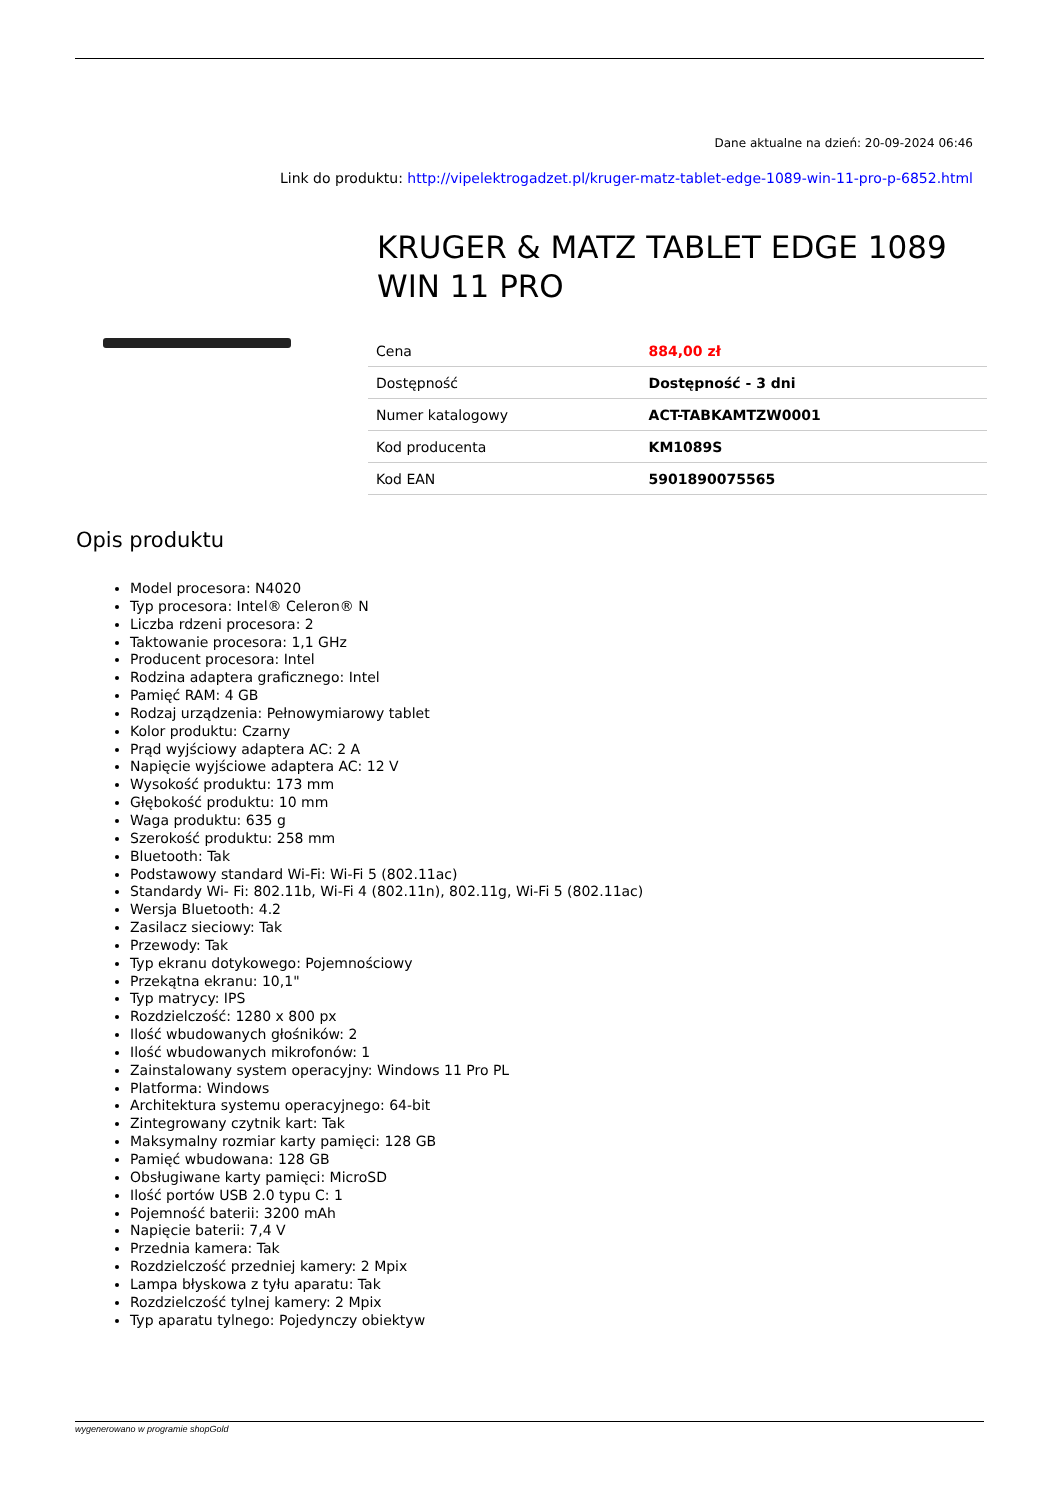Dane aktualne na dzień: 20-09-2024 06:46
Link do produktu: http://vipelektrogadzet.pl/kruger-matz-tablet-edge-1089-win-11-pro-p-6852.html
KRUGER & MATZ TABLET EDGE 1089 WIN 11 PRO
| Cena | 884,00 zł |
| Dostępność | Dostępność - 3 dni |
| Numer katalogowy | ACT-TABKAMTZW0001 |
| Kod producenta | KM1089S |
| Kod EAN | 5901890075565 |
Opis produktu
Model procesora: N4020
Typ procesora: Intel® Celeron® N
Liczba rdzeni procesora: 2
Taktowanie procesora: 1,1 GHz
Producent procesora: Intel
Rodzina adaptera graficznego: Intel
Pamięć RAM: 4 GB
Rodzaj urządzenia: Pełnowymiarowy tablet
Kolor produktu: Czarny
Prąd wyjściowy adaptera AC: 2 A
Napięcie wyjściowe adaptera AC: 12 V
Wysokość produktu: 173 mm
Głębokość produktu: 10 mm
Waga produktu: 635 g
Szerokość produktu: 258 mm
Bluetooth: Tak
Podstawowy standard Wi-Fi: Wi-Fi 5 (802.11ac)
Standardy Wi- Fi: 802.11b, Wi-Fi 4 (802.11n), 802.11g, Wi-Fi 5 (802.11ac)
Wersja Bluetooth: 4.2
Zasilacz sieciowy: Tak
Przewody: Tak
Typ ekranu dotykowego: Pojemnościowy
Przekątna ekranu: 10,1"
Typ matrycy: IPS
Rozdzielczość: 1280 x 800 px
Ilość wbudowanych głośników: 2
Ilość wbudowanych mikrofonów: 1
Zainstalowany system operacyjny: Windows 11 Pro PL
Platforma: Windows
Architektura systemu operacyjnego: 64-bit
Zintegrowany czytnik kart: Tak
Maksymalny rozmiar karty pamięci: 128 GB
Pamięć wbudowana: 128 GB
Obsługiwane karty pamięci: MicroSD
Ilość portów USB 2.0 typu C: 1
Pojemność baterii: 3200 mAh
Napięcie baterii: 7,4 V
Przednia kamera: Tak
Rozdzielczość przedniej kamery: 2 Mpix
Lampa błyskowa z tyłu aparatu: Tak
Rozdzielczość tylnej kamery: 2 Mpix
Typ aparatu tylnego: Pojedynczy obiektyw
wygenerowano w programie shopGold